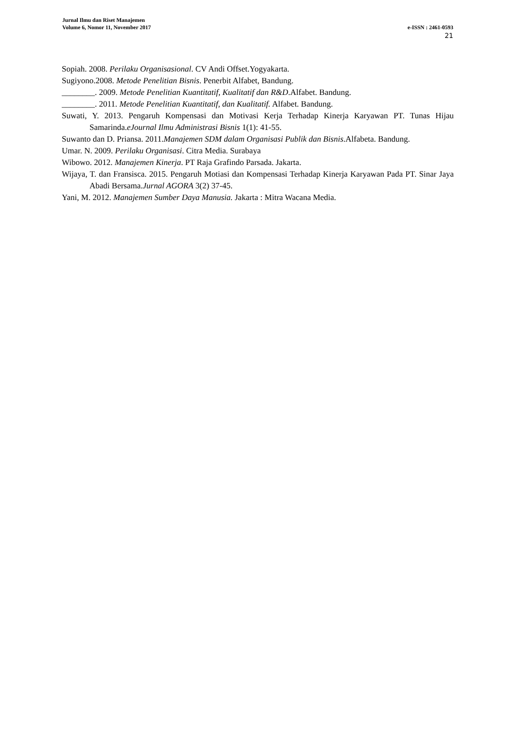Jurnal Ilmu dan Riset Manajemen
Volume 6, Nomor 11, November 2017 e-ISSN : 2461-0593
21
Sopiah. 2008. Perilaku Organisasional. CV Andi Offset.Yogyakarta.
Sugiyono.2008. Metode Penelitian Bisnis. Penerbit Alfabet, Bandung.
________. 2009. Metode Penelitian Kuantitatif, Kualitatif dan R&D.Alfabet. Bandung.
________. 2011. Metode Penelitian Kuantitatif, dan Kualitatif. Alfabet. Bandung.
Suwati, Y. 2013. Pengaruh Kompensasi dan Motivasi Kerja Terhadap Kinerja Karyawan PT. Tunas Hijau Samarinda.eJournal Ilmu Administrasi Bisnis 1(1): 41-55.
Suwanto dan D. Priansa. 2011.Manajemen SDM dalam Organisasi Publik dan Bisnis.Alfabeta. Bandung.
Umar. N. 2009. Perilaku Organisasi. Citra Media. Surabaya
Wibowo. 2012. Manajemen Kinerja. PT Raja Grafindo Parsada. Jakarta.
Wijaya, T. dan Fransisca. 2015. Pengaruh Motiasi dan Kompensasi Terhadap Kinerja Karyawan Pada PT. Sinar Jaya Abadi Bersama.Jurnal AGORA 3(2) 37-45.
Yani, M. 2012. Manajemen Sumber Daya Manusia. Jakarta : Mitra Wacana Media.